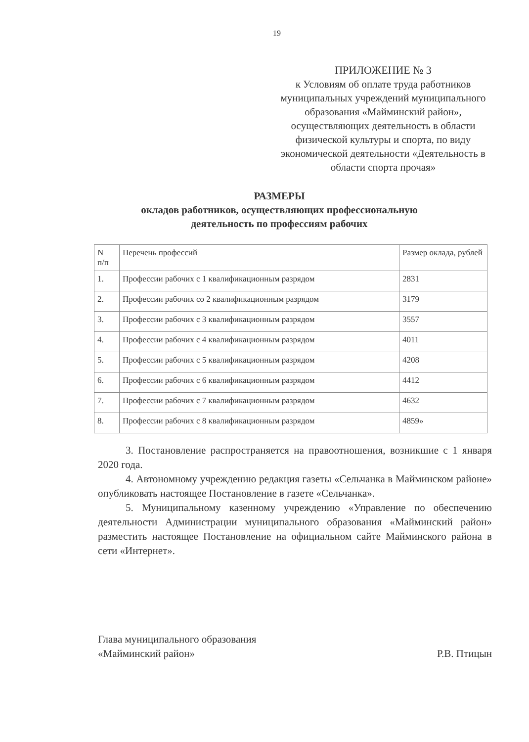19
ПРИЛОЖЕНИЕ № 3
к Условиям об оплате труда работников муниципальных учреждений муниципального образования «Майминский район», осуществляющих деятельность в области физической культуры и спорта, по виду экономической деятельности «Деятельность в области спорта прочая»
РАЗМЕРЫ
окладов работников, осуществляющих профессиональную
деятельность по профессиям рабочих
| N п/п | Перечень профессий | Размер оклада, рублей |
| 1. | Профессии рабочих с 1 квалификационным разрядом | 2831 |
| 2. | Профессии рабочих со 2 квалификационным разрядом | 3179 |
| 3. | Профессии рабочих с 3 квалификационным разрядом | 3557 |
| 4. | Профессии рабочих с 4 квалификационным разрядом | 4011 |
| 5. | Профессии рабочих с 5 квалификационным разрядом | 4208 |
| 6. | Профессии рабочих с 6 квалификационным разрядом | 4412 |
| 7. | Профессии рабочих с 7 квалификационным разрядом | 4632 |
| 8. | Профессии рабочих с 8 квалификационным разрядом | 4859» |
3. Постановление распространяется на правоотношения, возникшие с 1 января 2020 года.
4. Автономному учреждению редакция газеты «Сельчанка в Майминском районе» опубликовать настоящее Постановление в газете «Сельчанка».
5. Муниципальному казенному учреждению «Управление по обеспечению деятельности Администрации муниципального образования «Майминский район» разместить настоящее Постановление на официальном сайте Майминского района в сети «Интернет».
Глава муниципального образования
«Майминский район»
Р.В. Птицын